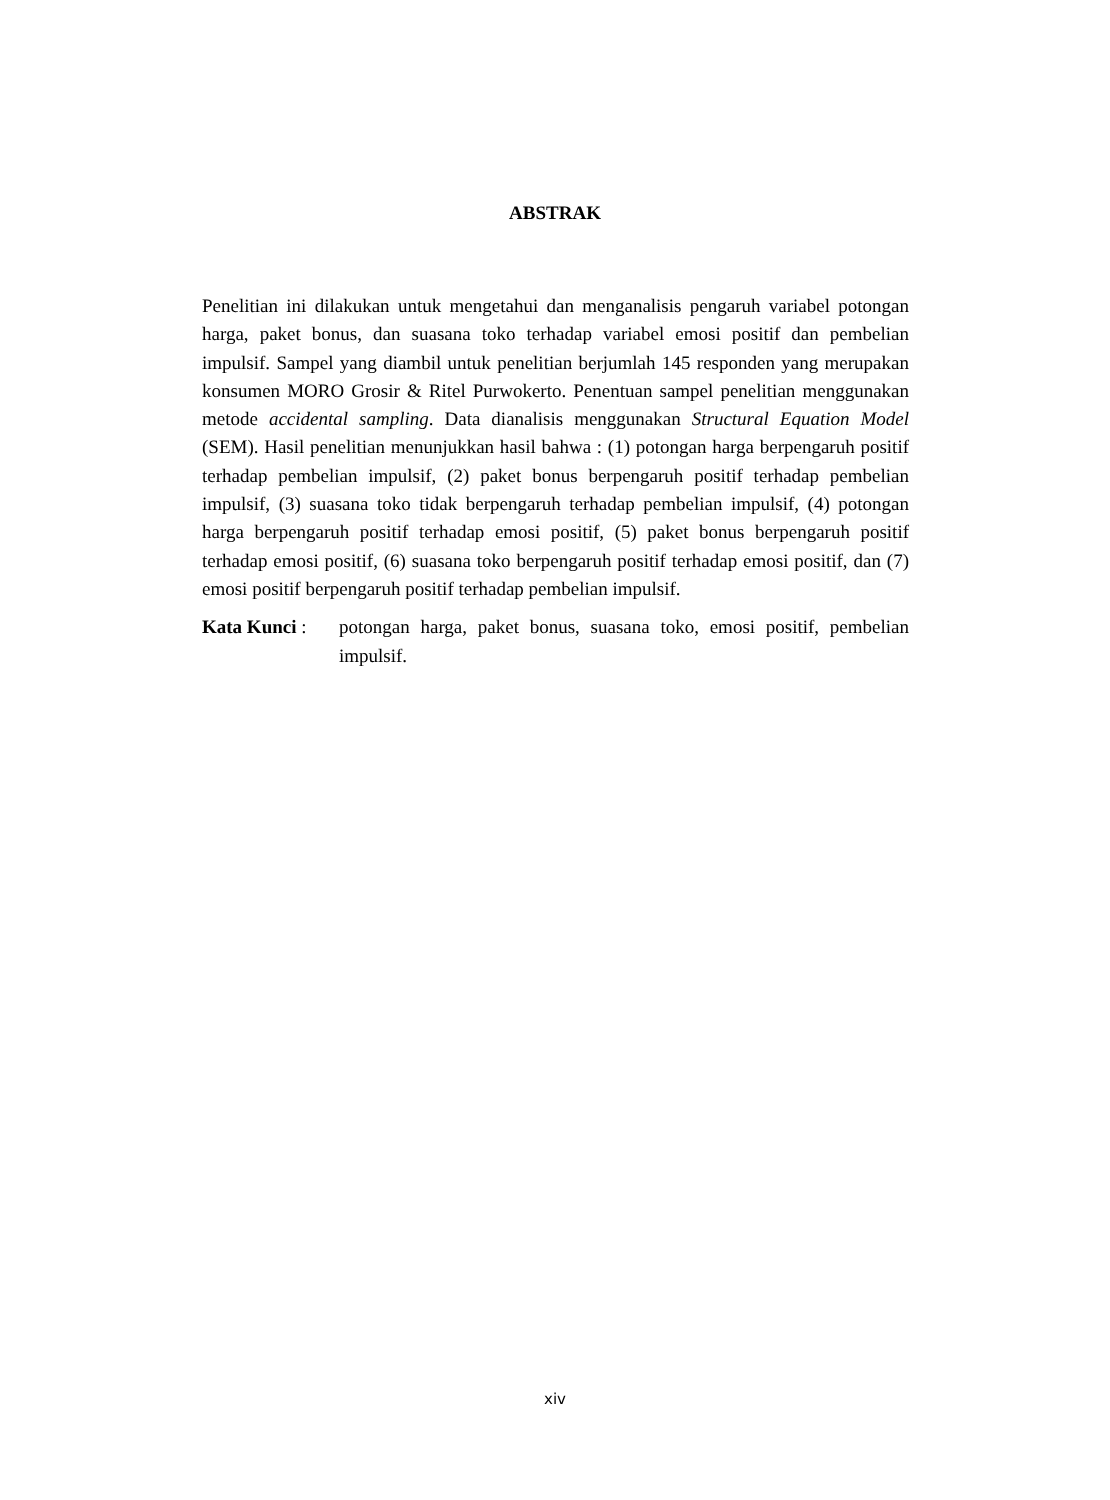ABSTRAK
Penelitian ini dilakukan untuk mengetahui dan menganalisis pengaruh variabel potongan harga, paket bonus, dan suasana toko terhadap variabel emosi positif dan pembelian impulsif. Sampel yang diambil untuk penelitian berjumlah 145 responden yang merupakan konsumen MORO Grosir & Ritel Purwokerto. Penentuan sampel penelitian menggunakan metode accidental sampling. Data dianalisis menggunakan Structural Equation Model (SEM). Hasil penelitian menunjukkan hasil bahwa : (1) potongan harga berpengaruh positif terhadap pembelian impulsif, (2) paket bonus berpengaruh positif terhadap pembelian impulsif, (3) suasana toko tidak berpengaruh terhadap pembelian impulsif, (4) potongan harga berpengaruh positif terhadap emosi positif, (5) paket bonus berpengaruh positif terhadap emosi positif, (6) suasana toko berpengaruh positif terhadap emosi positif, dan (7) emosi positif berpengaruh positif terhadap pembelian impulsif.
Kata Kunci : potongan harga, paket bonus, suasana toko, emosi positif, pembelian impulsif.
xiv